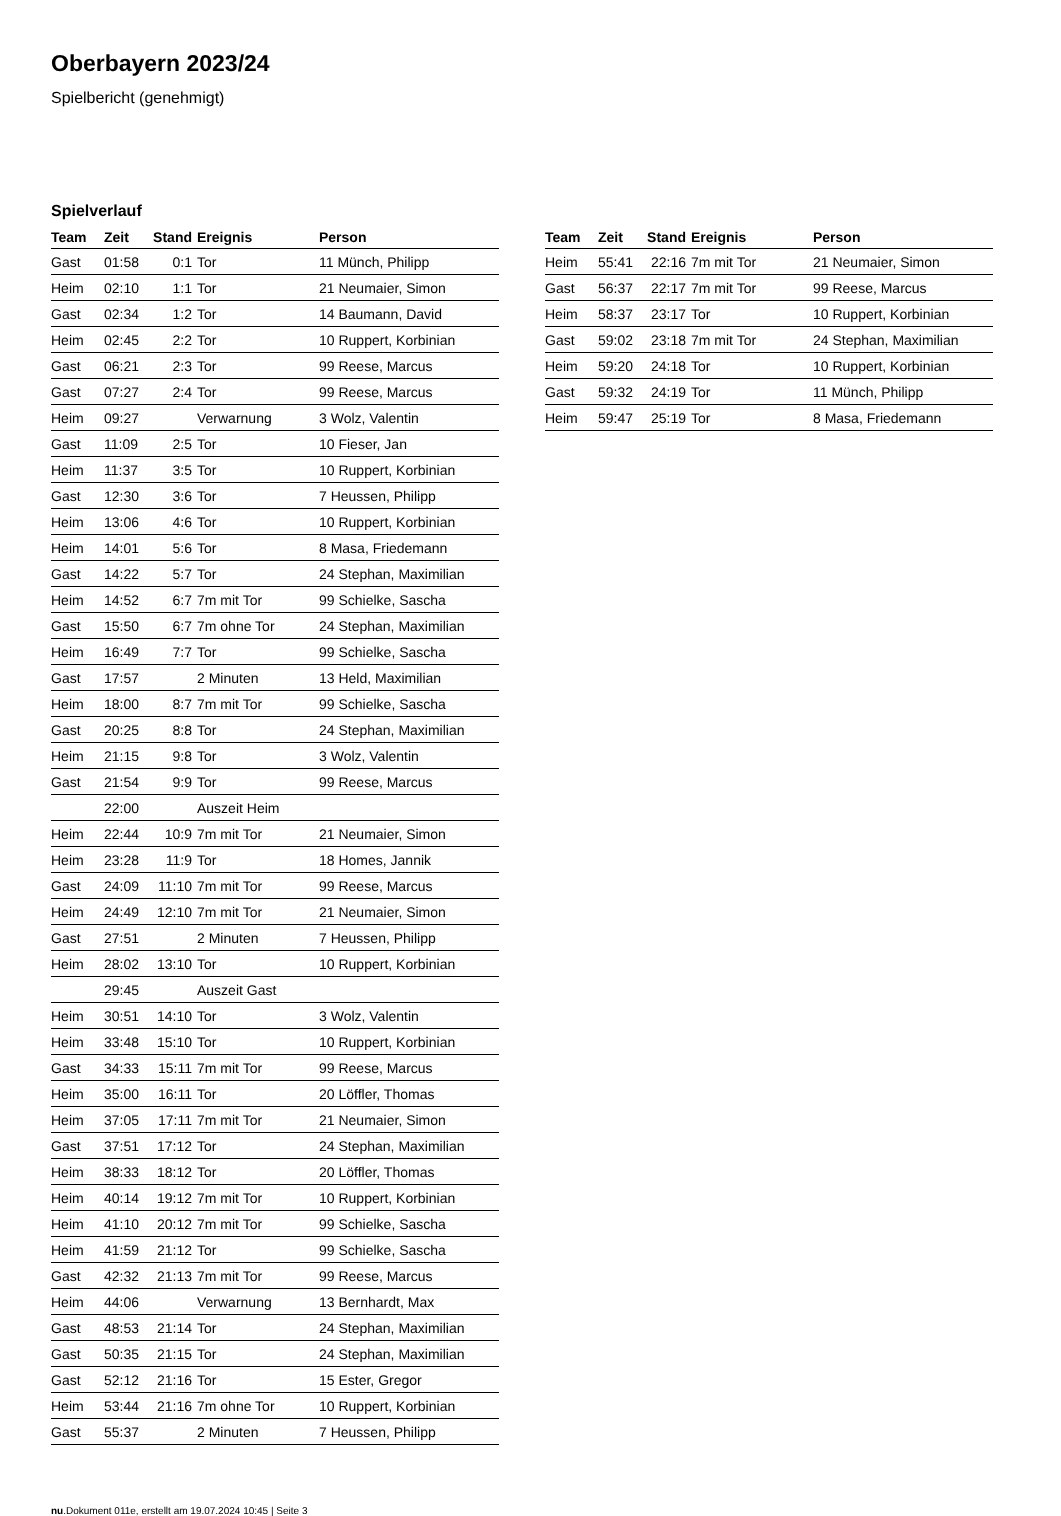Oberbayern 2023/24
Spielbericht (genehmigt)
Spielverlauf
| Team | Zeit | Stand | Ereignis | Person |
| --- | --- | --- | --- | --- |
| Gast | 01:58 | 0:1 | Tor | 11 Münch, Philipp |
| Heim | 02:10 | 1:1 | Tor | 21 Neumaier, Simon |
| Gast | 02:34 | 1:2 | Tor | 14 Baumann, David |
| Heim | 02:45 | 2:2 | Tor | 10 Ruppert, Korbinian |
| Gast | 06:21 | 2:3 | Tor | 99 Reese, Marcus |
| Gast | 07:27 | 2:4 | Tor | 99 Reese, Marcus |
| Heim | 09:27 | | Verwarnung | 3 Wolz, Valentin |
| Gast | 11:09 | 2:5 | Tor | 10 Fieser, Jan |
| Heim | 11:37 | 3:5 | Tor | 10 Ruppert, Korbinian |
| Gast | 12:30 | 3:6 | Tor | 7 Heussen, Philipp |
| Heim | 13:06 | 4:6 | Tor | 10 Ruppert, Korbinian |
| Heim | 14:01 | 5:6 | Tor | 8 Masa, Friedemann |
| Gast | 14:22 | 5:7 | Tor | 24 Stephan, Maximilian |
| Heim | 14:52 | 6:7 | 7m mit Tor | 99 Schielke, Sascha |
| Gast | 15:50 | 6:7 | 7m ohne Tor | 24 Stephan, Maximilian |
| Heim | 16:49 | 7:7 | Tor | 99 Schielke, Sascha |
| Gast | 17:57 | | 2 Minuten | 13 Held, Maximilian |
| Heim | 18:00 | 8:7 | 7m mit Tor | 99 Schielke, Sascha |
| Gast | 20:25 | 8:8 | Tor | 24 Stephan, Maximilian |
| Heim | 21:15 | 9:8 | Tor | 3 Wolz, Valentin |
| Gast | 21:54 | 9:9 | Tor | 99 Reese, Marcus |
| | 22:00 | | Auszeit Heim | |
| Heim | 22:44 | 10:9 | 7m mit Tor | 21 Neumaier, Simon |
| Heim | 23:28 | 11:9 | Tor | 18 Homes, Jannik |
| Gast | 24:09 | 11:10 | 7m mit Tor | 99 Reese, Marcus |
| Heim | 24:49 | 12:10 | 7m mit Tor | 21 Neumaier, Simon |
| Gast | 27:51 | | 2 Minuten | 7 Heussen, Philipp |
| Heim | 28:02 | 13:10 | Tor | 10 Ruppert, Korbinian |
| | 29:45 | | Auszeit Gast | |
| Heim | 30:51 | 14:10 | Tor | 3 Wolz, Valentin |
| Heim | 33:48 | 15:10 | Tor | 10 Ruppert, Korbinian |
| Gast | 34:33 | 15:11 | 7m mit Tor | 99 Reese, Marcus |
| Heim | 35:00 | 16:11 | Tor | 20 Löffler, Thomas |
| Heim | 37:05 | 17:11 | 7m mit Tor | 21 Neumaier, Simon |
| Gast | 37:51 | 17:12 | Tor | 24 Stephan, Maximilian |
| Heim | 38:33 | 18:12 | Tor | 20 Löffler, Thomas |
| Heim | 40:14 | 19:12 | 7m mit Tor | 10 Ruppert, Korbinian |
| Heim | 41:10 | 20:12 | 7m mit Tor | 99 Schielke, Sascha |
| Heim | 41:59 | 21:12 | Tor | 99 Schielke, Sascha |
| Gast | 42:32 | 21:13 | 7m mit Tor | 99 Reese, Marcus |
| Heim | 44:06 | | Verwarnung | 13 Bernhardt, Max |
| Gast | 48:53 | 21:14 | Tor | 24 Stephan, Maximilian |
| Gast | 50:35 | 21:15 | Tor | 24 Stephan, Maximilian |
| Gast | 52:12 | 21:16 | Tor | 15 Ester, Gregor |
| Heim | 53:44 | 21:16 | 7m ohne Tor | 10 Ruppert, Korbinian |
| Gast | 55:37 | | 2 Minuten | 7 Heussen, Philipp |
| Team | Zeit | Stand | Ereignis | Person |
| --- | --- | --- | --- | --- |
| Heim | 55:41 | 22:16 | 7m mit Tor | 21 Neumaier, Simon |
| Gast | 56:37 | 22:17 | 7m mit Tor | 99 Reese, Marcus |
| Heim | 58:37 | 23:17 | Tor | 10 Ruppert, Korbinian |
| Gast | 59:02 | 23:18 | 7m mit Tor | 24 Stephan, Maximilian |
| Heim | 59:20 | 24:18 | Tor | 10 Ruppert, Korbinian |
| Gast | 59:32 | 24:19 | Tor | 11 Münch, Philipp |
| Heim | 59:47 | 25:19 | Tor | 8 Masa, Friedemann |
nu.Dokument 011e, erstellt am 19.07.2024 10:45 | Seite 3